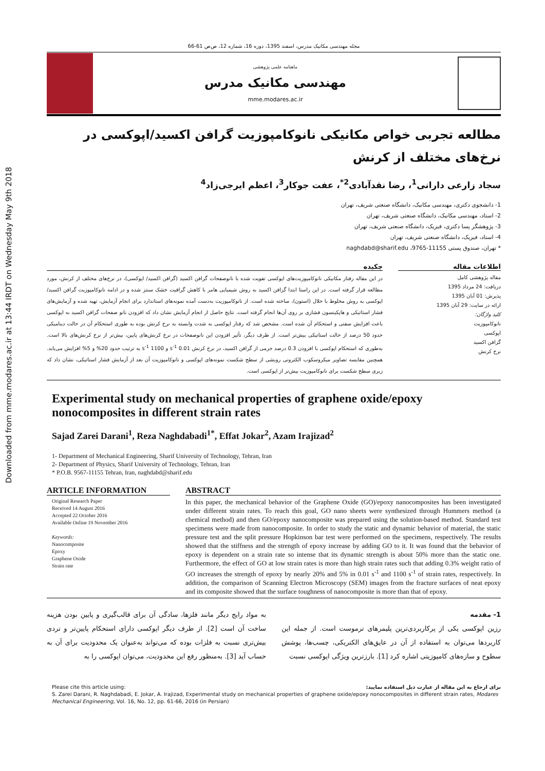Downloaded from mme.modares.ac.ir at 13:44 IRDT on Wednesday May 9th 2018
مجله مهندسی مکانیک مدرس، اسفند 1395، دوره 16، شماره 12، ص‌ص 61-66
ماهنامه علمی پژوهشی
مهندسی مکانیک مدرس
mme.modares.ac.ir
مطالعه تجربی خواص مکانیکی نانوکامپوزیت گرافن اکسید/اپوکسی در نرخ‌های مختلف از کرنش
سجاد زارعی دارانی<sup>1</sup>، رضا نقدآبادی<sup>2*</sup>، عفت جوکار<sup>3</sup>، اعظم ایرجی‌زاد<sup>4</sup>
1- دانشجوی دکتری، مهندسی مکانیک، دانشگاه صنعتی شریف، تهران
2- استاد، مهندسی مکانیک، دانشگاه صنعتی شریف، تهران
3- پژوهشگر پسا دکتری، فیزیک، دانشگاه صنعتی شریف، تهران
4- استاد، فیزیک، دانشگاه صنعتی شریف، تهران
* تهران، صندوق پستی 11155-9765، naghdabd@sharif.edu
اطلاعات مقاله
مقاله پژوهشی کامل
دریافت: 24 مرداد 1395
پذیرش: 01 آبان 1395
ارائه در سایت: 29 آبان 1395
کلید واژگان:
نانوکامپوزیت
اپوکسی
گرافن اکسید
نرخ کرنش
چکیده
در این مقاله رفتار مکانیکی نانوکامپوزیت‌های اپوکسی تقویت شده با نانوصفحات گرافن اکسید (گرافن اکسید/ اپوکسی)، در نرخ‌های مختلف از کرنش، مورد مطالعه قرار گرفته است. در این راستا ابتدا گرافن اکسید به روش شیمیایی هامر با کاهش گرافیت خشک سنتز شده و در ادامه نانوکامپوزیت گرافن اکسید/ اپوکسی به روش مخلوط با حلال (استون)، ساخته شده است. از نانوکامپوزیت به‌دست آمده نمونه‌های استاندارد برای انجام آزمایش، تهیه شده و آزمایش‌های فشار استاتیکی و هاپکینسون فشاری بر روی آن‌ها انجام گرفته است. نتایج حاصل از انجام آزمایش نشان داد که افزودن نانو صفحات گرافن اکسید به اپوکسی باعث افزایش سفتی و استحکام آن شده است. مشخص شد که رفتار اپوکسی به شدت وابسته به نرخ کرنش بوده به طوری استحکام آن در حالت دینامیکی حدود 50 درصد از حالت استاتیکی بیش‌تر است. از طرف دیگر، تأثیر افزودن این نانوصفحات در نرخ کرنش‌های پایین، بیش‌تر از نرخ کرنش‌های بالا است. به‌طوری که استحکام اپوکسی با افزودن 0.3 درصد جرمی از گرافن اکسید، در نرخ کرنش 0.01 s<sup>-1</sup> و 1100 s<sup>-1</sup> به ترتیب حدود 20% و 5% افزایش می‌یابد. همچنین مقایسه تصاویر میکروسکوب الکترونی روبشی از سطح شکست نمونه‌های اپوکسی و نانوکامپوزیت آن بعد از آزمایش فشار استاتیکی، نشان داد که زبری سطح شکست برای نانوکامپوزیت بیش‌تر از اپوکسی است.
Experimental study on mechanical properties of graphene oxide/epoxy nonocomposites in different strain rates
Sajad Zarei Darani<sup>1</sup>, Reza Naghdabadi<sup>1*</sup>, Effat Jokar<sup>2</sup>, Azam Irajizad<sup>2</sup>
1- Department of Mechanical Engineering, Sharif University of Technology, Tehran, Iran
2- Department of Physics, Sharif University of Technology, Tehran, Iran
* P.O.B. 9567-11155 Tehran, Iran, naghdabd@sharif.edu
ARTICLE INFORMATION
Original Research Paper
Received 14 August 2016
Accepted 22 October 2016
Available Online 19 November 2016
Keywords:
Nanocomposite
Epoxy
Graphene Oxide
Strain rate
ABSTRACT
In this paper, the mechanical behavior of the Graphene Oxide (GO)/epoxy nanocomposites has been investigated under different strain rates. To reach this goal, GO nano sheets were synthesized through Hummers method (a chemical method) and then GO/epoxy nanocomposite was prepared using the solution-based method. Standard test specimens were made from nanocomposite. In order to study the static and dynamic behavior of material, the static pressure test and the split pressure Hopkinson bar test were performed on the specimens, respectively. The results showed that the stiffness and the strength of epoxy increase by adding GO to it. It was found that the behavior of epoxy is dependent on a strain rate so intense that its dynamic strength is about 50% more than the static one. Furthermore, the effect of GO at low strain rates is more than high strain rates such that adding 0.3% weight ratio of GO increases the strength of epoxy by nearly 20% and 5% in 0.01 s<sup>-1</sup> and 1100 s<sup>-1</sup> of strain rates, respectively. In addition, the comparison of Scanning Electron Microscopy (SEM) images from the fracture surfaces of neat epoxy and its composite showed that the surface toughness of nanocomposite is more than that of epoxy.
1- مقدمه
رزین اپوکسی یکی از پرکاربردی‌ترین پلیمرهای ترموست است. از جمله این کاربردها می‌توان به استفاده از آن در عایق‌های الکتریکی، چسب‌ها، پوشش سطوح و سازه‌های کامپوزیتی اشاره کرد [1]. بارزترین ویژگی اپوکسی نسبت
به مواد رایج دیگر مانند فلزها، سادگی آن برای قالب‌گیری و پایین بودن هزینه ساخت آن است [2]. از طرف دیگر اپوکسی دارای استحکام پایین‌تر و تردی بیش‌تری نسبت به فلزات بوده که می‌تواند به‌عنوان یک محدودیت برای آن به حساب آید [3]. به‌منظور رفع این محدودیت، می‌توان اپوکسی را به
Please cite this article using: برای ارجاع به این مقاله از عبارت ذیل استفاده نمایید:
S. Zarei Darani, R. Naghdabadi, E. Jokar, A. Irajizad, Experimental study on mechanical properties of graphene oxide/epoxy nonocomposites in different strain rates, Modares Mechanical Engineering, Vol. 16, No. 12, pp. 61-66, 2016 (in Persian)